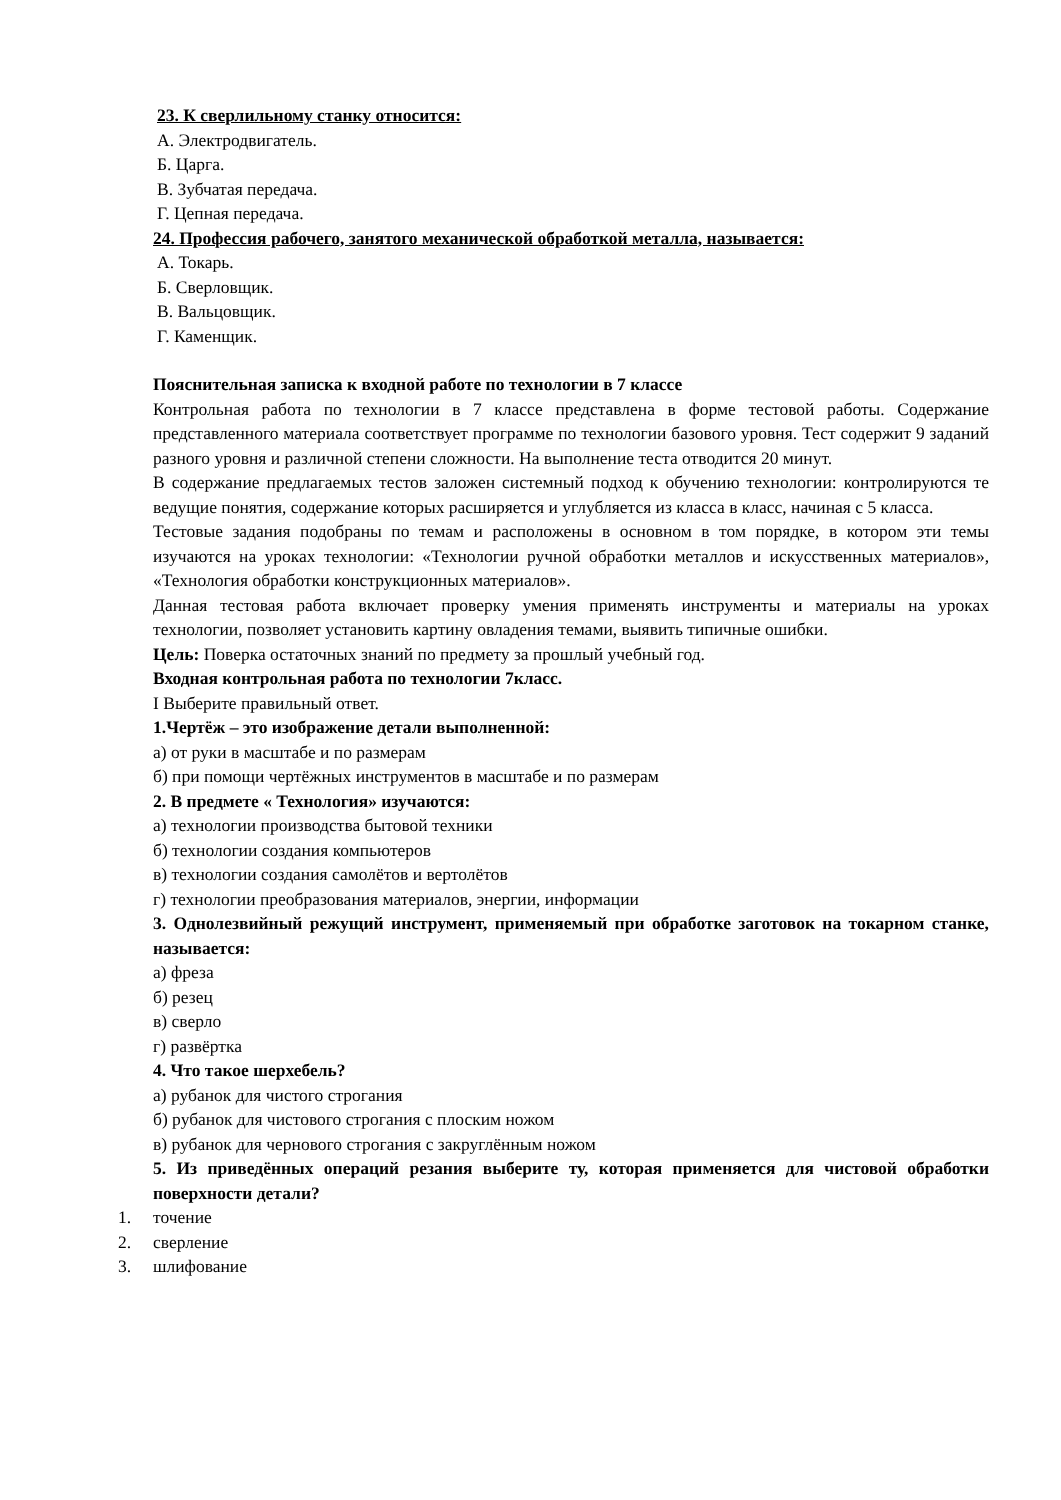23. К сверлильному станку относится:
А. Электродвигатель.
Б. Царга.
В. Зубчатая передача.
Г. Цепная передача.
24. Профессия рабочего, занятого механической обработкой металла, называется:
А. Токарь.
Б. Сверловщик.
В. Вальцовщик.
Г. Каменщик.
Пояснительная записка к входной работе по технологии в 7 классе
Контрольная работа по технологии в 7 классе представлена в форме тестовой работы. Содержание представленного материала соответствует программе по технологии базового уровня. Тест содержит 9 заданий разного уровня и различной степени сложности. На выполнение теста отводится 20 минут.
В содержание предлагаемых тестов заложен системный подход к обучению технологии: контролируются те ведущие понятия, содержание которых расширяется и углубляется из класса в класс, начиная с 5 класса.
Тестовые задания подобраны по темам и расположены в основном в том порядке, в котором эти темы изучаются на уроках технологии: «Технологии ручной обработки металлов и искусственных материалов», «Технология обработки конструкционных материалов».
Данная тестовая работа включает проверку умения применять инструменты и материалы на уроках технологии, позволяет установить картину овладения темами, выявить типичные ошибки.
Цель: Поверка остаточных знаний по предмету за прошлый учебный год.
Входная контрольная работа по технологии 7класс.
I Выберите правильный ответ.
1.Чертёж – это изображение детали выполненной:
а) от руки в масштабе и по размерам
б) при помощи чертёжных инструментов в масштабе и по размерам
2. В предмете « Технология» изучаются:
а) технологии производства бытовой техники
б) технологии создания компьютеров
в) технологии создания самолётов и вертолётов
г) технологии преобразования материалов, энергии, информации
3. Однолезвийный режущий инструмент, применяемый при обработке заготовок на токарном станке, называется:
а) фреза
б) резец
в) сверло
г) развёртка
4. Что такое шерхебель?
а) рубанок для чистого строгания
б) рубанок для чистового строгания с плоским ножом
в) рубанок для чернового строгания с закруглённым ножом
5. Из приведённых операций резания выберите ту, которая применяется для чистовой обработки поверхности детали?
1. точение
2. сверление
3. шлифование